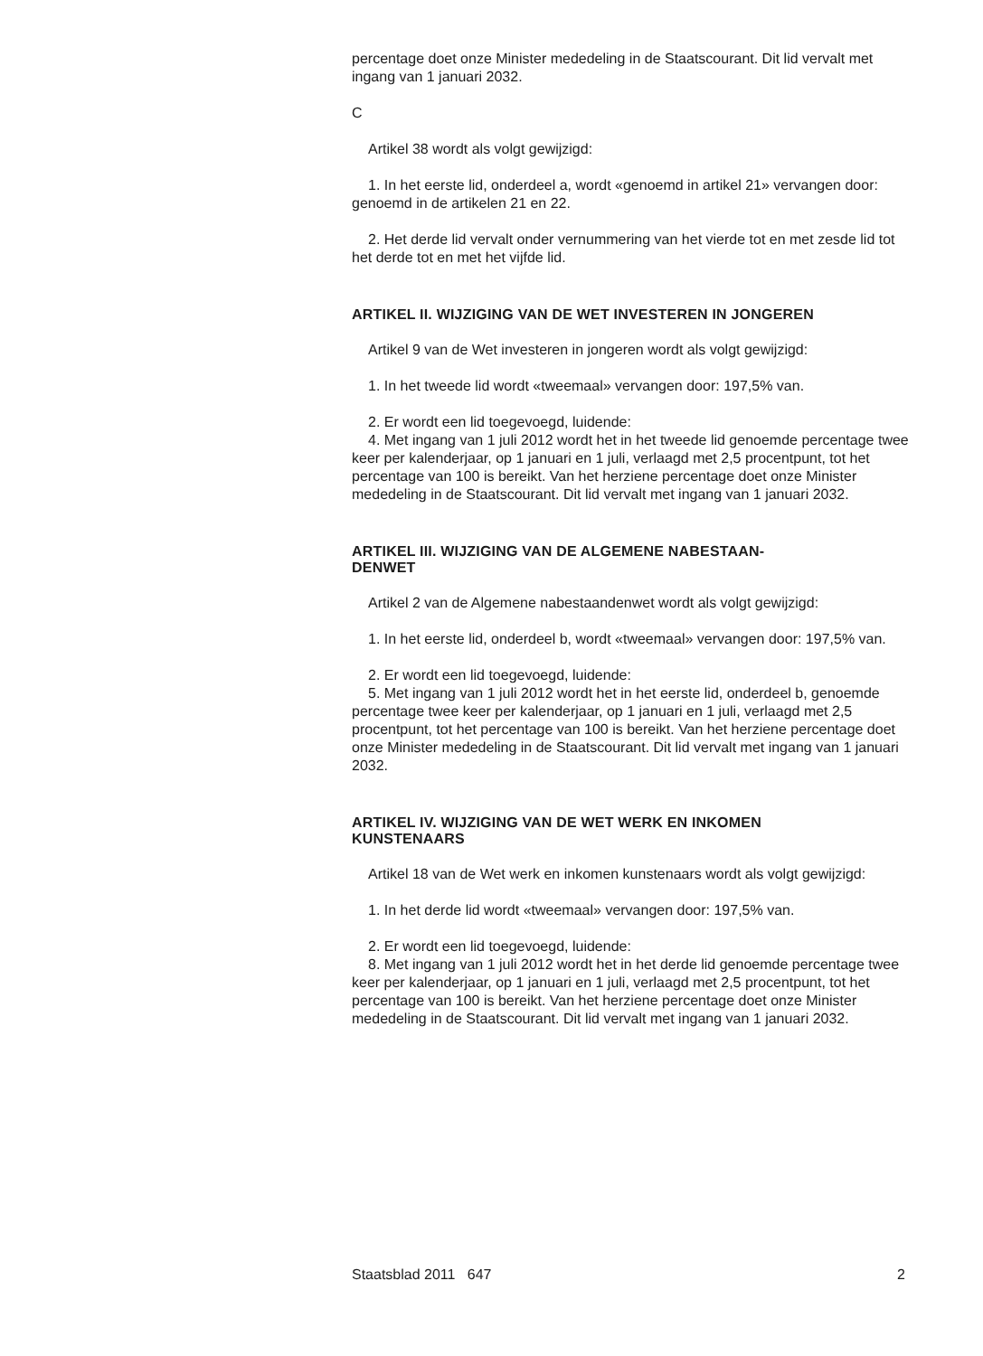percentage doet onze Minister mededeling in de Staatscourant. Dit lid vervalt met ingang van 1 januari 2032.
C
Artikel 38 wordt als volgt gewijzigd:
1. In het eerste lid, onderdeel a, wordt «genoemd in artikel 21» vervangen door: genoemd in de artikelen 21 en 22.
2. Het derde lid vervalt onder vernummering van het vierde tot en met zesde lid tot het derde tot en met het vijfde lid.
ARTIKEL II. WIJZIGING VAN DE WET INVESTEREN IN JONGEREN
Artikel 9 van de Wet investeren in jongeren wordt als volgt gewijzigd:
1. In het tweede lid wordt «tweemaal» vervangen door: 197,5% van.
2. Er wordt een lid toegevoegd, luidende:
4. Met ingang van 1 juli 2012 wordt het in het tweede lid genoemde percentage twee keer per kalenderjaar, op 1 januari en 1 juli, verlaagd met 2,5 procentpunt, tot het percentage van 100 is bereikt. Van het herziene percentage doet onze Minister mededeling in de Staatscourant. Dit lid vervalt met ingang van 1 januari 2032.
ARTIKEL III. WIJZIGING VAN DE ALGEMENE NABESTAAN-
DENWET
Artikel 2 van de Algemene nabestaandenwet wordt als volgt gewijzigd:
1. In het eerste lid, onderdeel b, wordt «tweemaal» vervangen door: 197,5% van.
2. Er wordt een lid toegevoegd, luidende:
5. Met ingang van 1 juli 2012 wordt het in het eerste lid, onderdeel b, genoemde percentage twee keer per kalenderjaar, op 1 januari en 1 juli, verlaagd met 2,5 procentpunt, tot het percentage van 100 is bereikt. Van het herziene percentage doet onze Minister mededeling in de Staatscourant. Dit lid vervalt met ingang van 1 januari 2032.
ARTIKEL IV. WIJZIGING VAN DE WET WERK EN INKOMEN
KUNSTENAARS
Artikel 18 van de Wet werk en inkomen kunstenaars wordt als volgt gewijzigd:
1. In het derde lid wordt «tweemaal» vervangen door: 197,5% van.
2. Er wordt een lid toegevoegd, luidende:
8. Met ingang van 1 juli 2012 wordt het in het derde lid genoemde percentage twee keer per kalenderjaar, op 1 januari en 1 juli, verlaagd met 2,5 procentpunt, tot het percentage van 100 is bereikt. Van het herziene percentage doet onze Minister mededeling in de Staatscourant. Dit lid vervalt met ingang van 1 januari 2032.
Staatsblad 2011 647 2